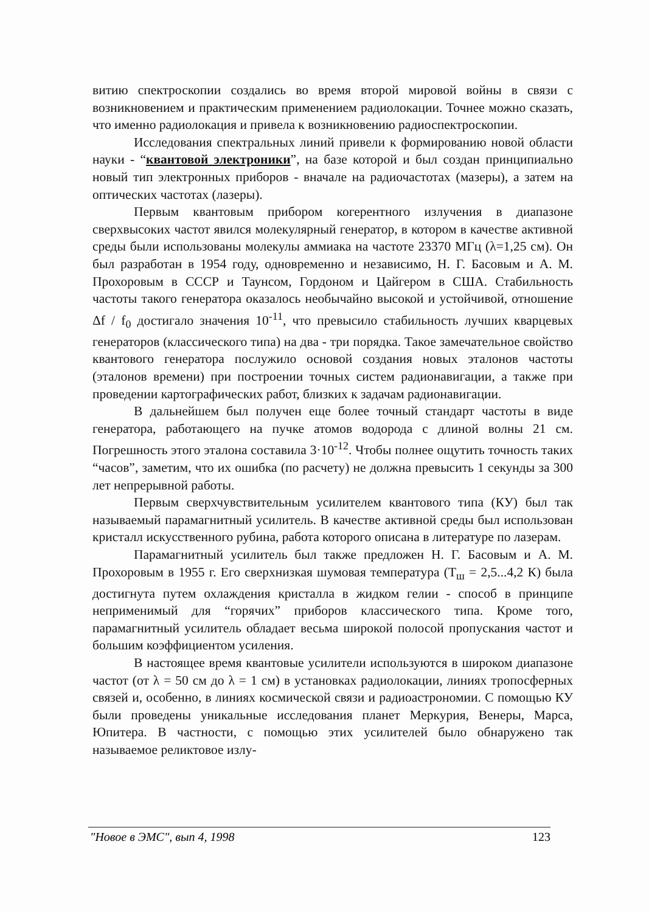витию спектроскопии создались во время второй мировой войны в связи с возникновением и практическим применением радиолокации. Точнее можно сказать, что именно радиолокация и привела к возникновению радиоспектроскопии.
Исследования спектральных линий привели к формированию новой области науки - “квантовой электроники”, на базе которой и был создан принципиально новый тип электронных приборов - вначале на радиочастотах (мазеры), а затем на оптических частотах (лазеры).
Первым квантовым прибором когерентного излучения в диапазоне сверхвысоких частот явился молекулярный генератор, в котором в качестве активной среды были использованы молекулы аммиака на частоте 23370 МГц (λ=1,25 см). Он был разработан в 1954 году, одновременно и независимо, Н. Г. Басовым и А. М. Прохоровым в СССР и Таунсом, Гордоном и Цайгером в США. Стабильность частоты такого генератора оказалось необычайно высокой и устойчивой, отношение Δf / f<sub>0</sub> достигало значения 10<sup>-11</sup>, что превысило стабильность лучших кварцевых генераторов (классического типа) на два - три порядка. Такое замечательное свойство квантового генератора послужило основой создания новых эталонов частоты (эталонов времени) при построении точных систем радионавигации, а также при проведении картографических работ, близких к задачам радионавигации.
В дальнейшем был получен еще более точный стандарт частоты в виде генератора, работающего на пучке атомов водорода с длиной волны 21 см. Погрешность этого эталона составила 3·10<sup>-12</sup>. Чтобы полнее ощутить точность таких “часов”, заметим, что их ошибка (по расчету) не должна превысить 1 секунды за 300 лет непрерывной работы.
Первым сверхчувствительным усилителем квантового типа (КУ) был так называемый парамагнитный усилитель. В качестве активной среды был использован кристалл искусственного рубина, работа которого описана в литературе по лазерам.
Парамагнитный усилитель был также предложен Н. Г. Басовым и А. М. Прохоровым в 1955 г. Его сверхнизкая шумовая температура (T<sub>ш</sub> = 2,5...4,2 К) была достигнута путем охлаждения кристалла в жидком гелии - способ в принципе неприменимый для “горячих” приборов классического типа. Кроме того, парамагнитный усилитель обладает весьма широкой полосой пропускания частот и большим коэффициентом усиления.
В настоящее время квантовые усилители используются в широком диапазоне частот (от λ = 50 см до λ = 1 см) в установках радиолокации, линиях тропосферных связей и, особенно, в линиях космической связи и радиоастрономии. С помощью КУ были проведены уникальные исследования планет Меркурия, Венеры, Марса, Юпитера. В частности, с помощью этих усилителей было обнаружено так называемое реликтовое излу-
"Новое в ЭМС", вып 4, 1998 123